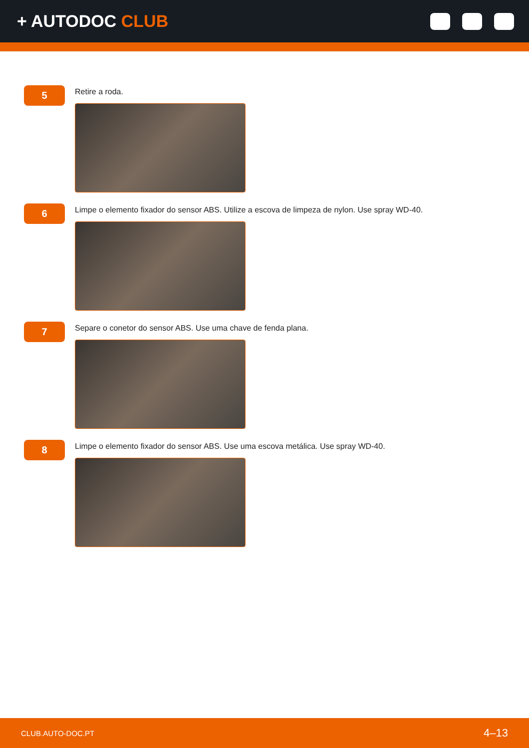+ AUTODOC CLUB
5
Retire a roda.
6
Limpe o elemento fixador do sensor ABS. Utilize a escova de limpeza de nylon. Use spray WD-40.
7
Separe o conetor do sensor ABS. Use uma chave de fenda plana.
8
Limpe o elemento fixador do sensor ABS. Use uma escova metálica. Use spray WD-40.
CLUB.AUTO-DOC.PT 4–13